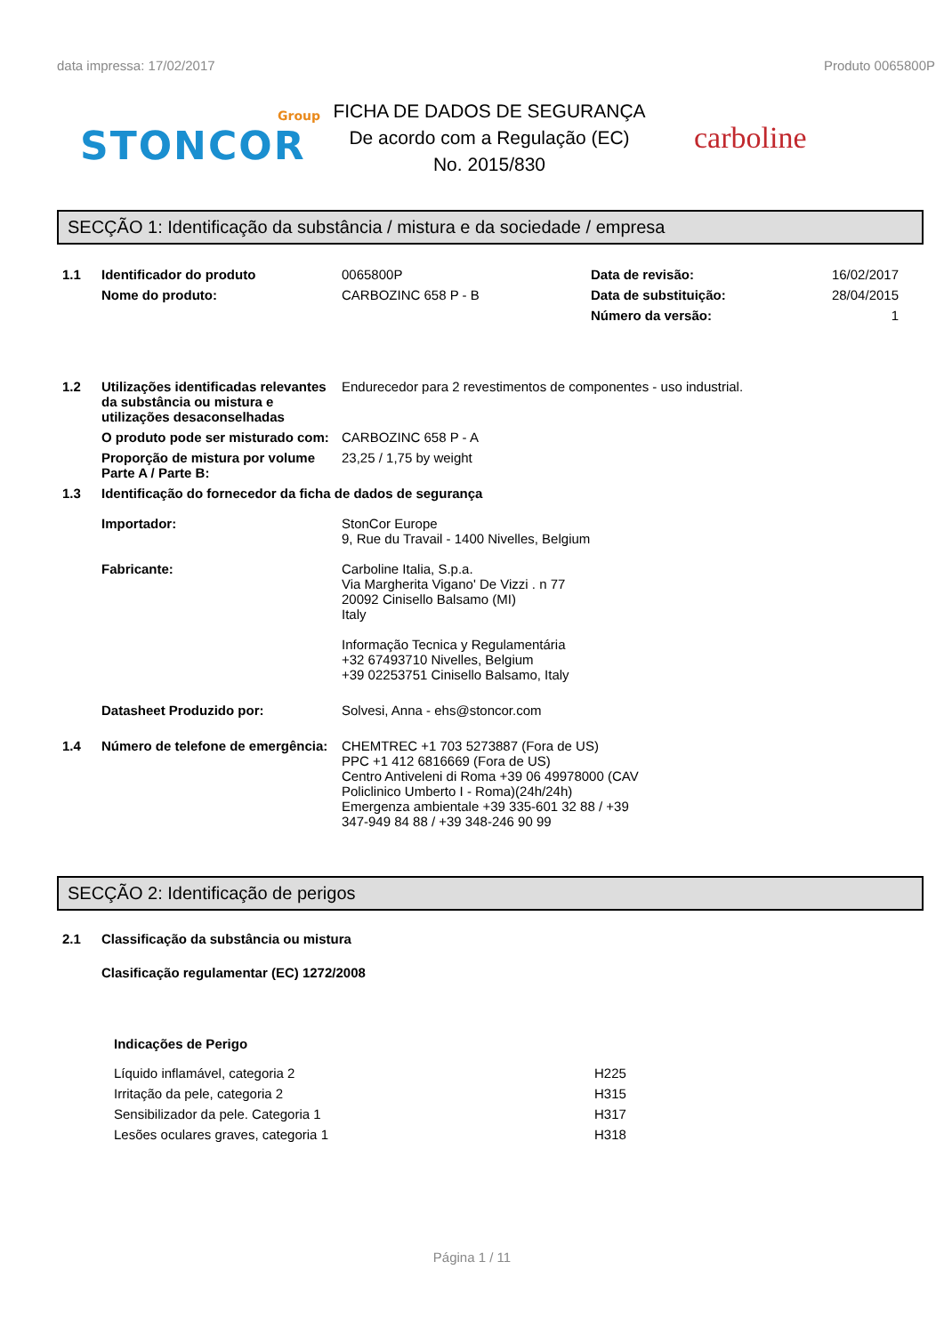data impressa: 17/02/2017 Produto 0065800P
Group
STONCOR
FICHA DE DADOS DE SEGURANÇA
De acordo com a Regulação (EC)
No. 2015/830
carboline
SECÇÃO 1: Identificação da substância / mistura e da sociedade / empresa
| 1.1 | Identificador do produto | 0065800P | Data de revisão: | 16/02/2017 |
| | Nome do produto: | CARBOZINC 658 P - B | Data de substituição: | 28/04/2015 |
| | | | Número da versão: | 1 |
| 1.2 | Utilizações identificadas relevantes da substância ou mistura e utilizações desaconselhadas | Endurecedor para 2 revestimentos de componentes - uso industrial. | | |
| | O produto pode ser misturado com: | CARBOZINC 658 P - A | | |
| | Proporção de mistura por volume Parte A / Parte B: | 23,25 / 1,75 by weight | | |
| 1.3 | Identificação do fornecedor da ficha de dados de segurança | | | |
| | Importador: | StonCor Europe 9, Rue du Travail - 1400 Nivelles, Belgium | | |
| | Fabricante: | Carboline Italia, S.p.a. Via Margherita Vigano' De Vizzi . n 77 20092 Cinisello Balsamo (MI) Italy Informação Tecnica y Regulamentária +32 67493710 Nivelles, Belgium +39 02253751 Cinisello Balsamo, Italy | | |
| | Datasheet Produzido por: | Solvesi, Anna - ehs@stoncor.com | | |
| 1.4 | Número de telefone de emergência: | CHEMTREC +1 703 5273887 (Fora de US) PPC +1 412 6816669 (Fora de US) Centro Antiveleni di Roma +39 06 49978000 (CAV Policlinico Umberto I - Roma)(24h/24h) Emergenza ambientale +39 335-601 32 88 / +39 347-949 84 88 / +39 348-246 90 99 | | |
SECÇÃO 2: Identificação de perigos
| 2.1 | Classificação da substância ou mistura |
| | Clasificação regulamentar (EC) 1272/2008 |
| | Indicações de Perigo |
| Líquido inflamável, categoria 2 | H225 |
| Irritação da pele, categoria 2 | H315 |
| Sensibilizador da pele. Categoria 1 | H317 |
| Lesões oculares graves, categoria 1 | H318 |
Página 1 / 11